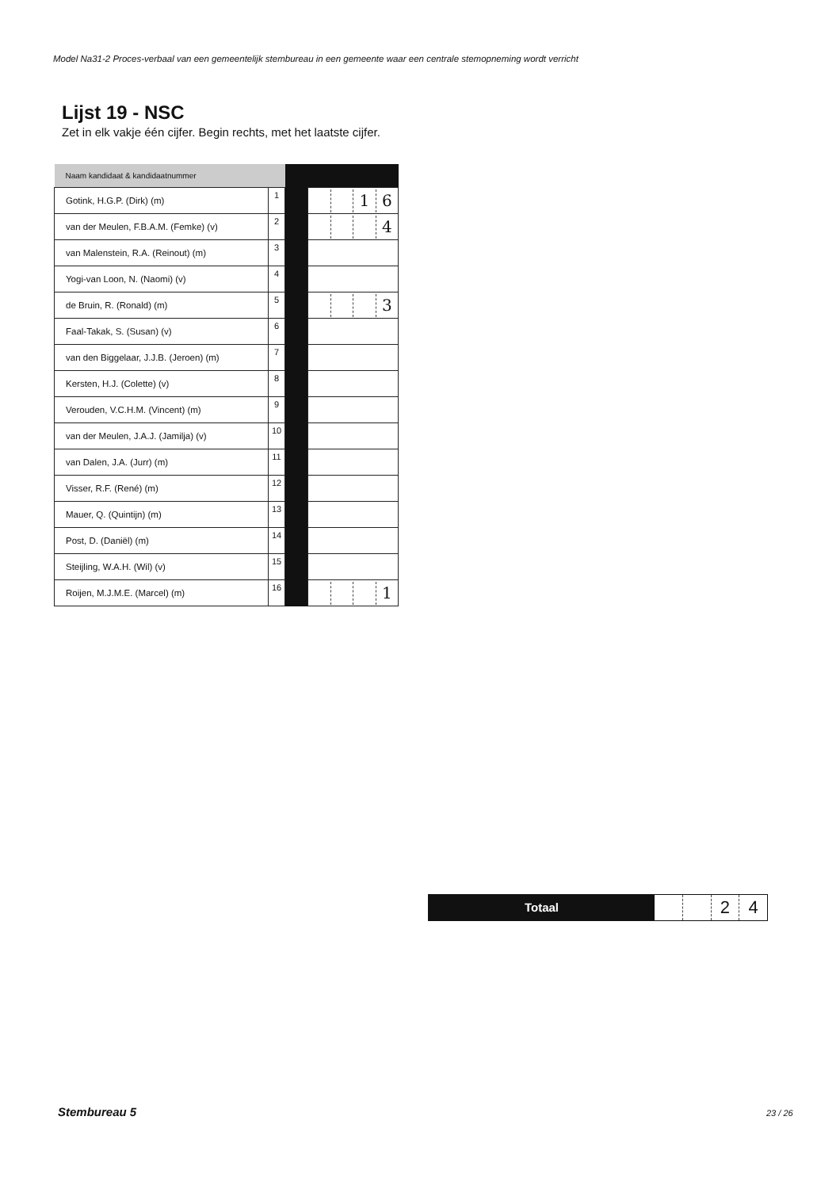Model Na31-2 Proces-verbaal van een gemeentelijk stembureau in een gemeente waar een centrale stemopneming wordt verricht
Lijst 19 - NSC
Zet in elk vakje één cijfer. Begin rechts, met het laatste cijfer.
| Naam kandidaat & kandidaatnummer | | | |
| Gotink, H.G.P. (Dirk) (m) | 1 | | 1 6 |
| van der Meulen, F.B.A.M. (Femke) (v) | 2 | | 4 |
| van Malenstein, R.A. (Reinout) (m) | 3 | | |
| Yogi-van Loon, N. (Naomi) (v) | 4 | | |
| de Bruin, R. (Ronald) (m) | 5 | | 3 |
| Faal-Takak, S. (Susan) (v) | 6 | | |
| van den Biggelaar, J.J.B. (Jeroen) (m) | 7 | | |
| Kersten, H.J. (Colette) (v) | 8 | | |
| Verouden, V.C.H.M. (Vincent) (m) | 9 | | |
| van der Meulen, J.A.J. (Jamilja) (v) | 10 | | |
| van Dalen, J.A. (Jurr) (m) | 11 | | |
| Visser, R.F. (René) (m) | 12 | | |
| Mauer, Q. (Quintijn) (m) | 13 | | |
| Post, D. (Daniël) (m) | 14 | | |
| Steijling, W.A.H. (Wil) (v) | 15 | | |
| Roijen, M.J.M.E. (Marcel) (m) | 16 | | 1 |
Totaal
24
Stembureau 5 23 / 26